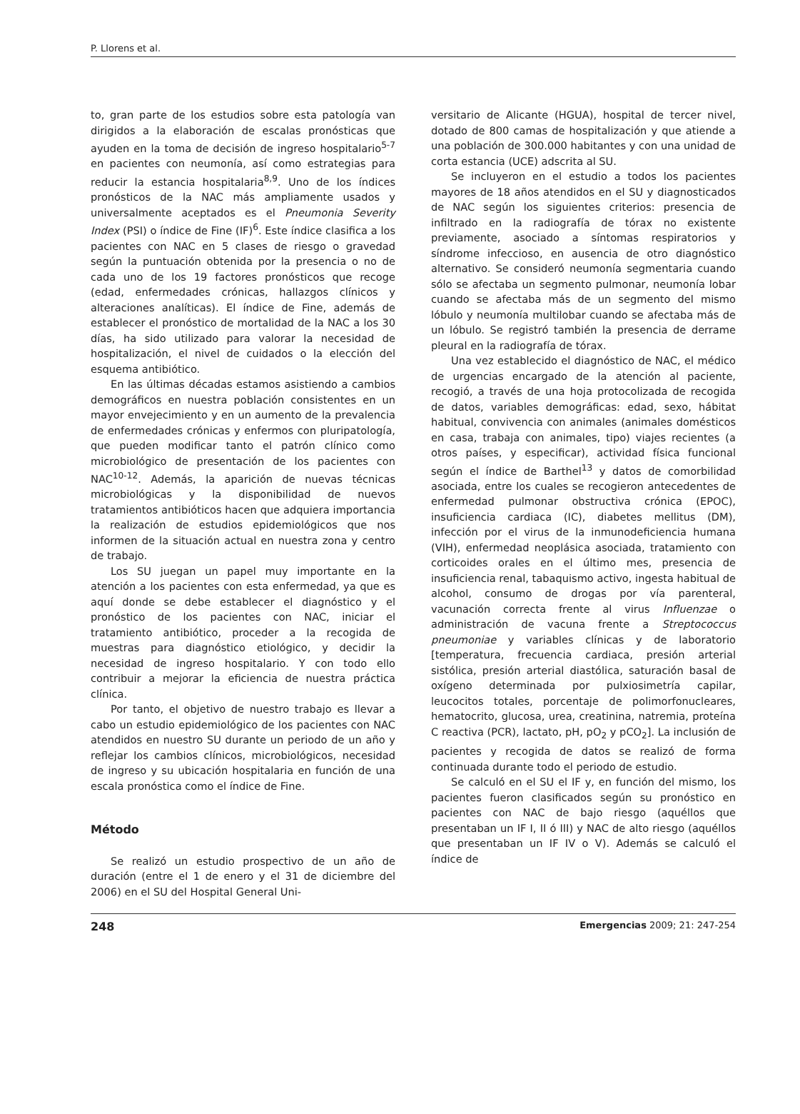P. Llorens et al.
to, gran parte de los estudios sobre esta patología van dirigidos a la elaboración de escalas pronósticas que ayuden en la toma de decisión de ingreso hospitalario<sup>5-7</sup> en pacientes con neumonía, así como estrategias para reducir la estancia hospitalaria<sup>8,9</sup>. Uno de los índices pronósticos de la NAC más ampliamente usados y universalmente aceptados es el Pneumonia Severity Index (PSI) o índice de Fine (IF)<sup>6</sup>. Este índice clasifica a los pacientes con NAC en 5 clases de riesgo o gravedad según la puntuación obtenida por la presencia o no de cada uno de los 19 factores pronósticos que recoge (edad, enfermedades crónicas, hallazgos clínicos y alteraciones analíticas). El índice de Fine, además de establecer el pronóstico de mortalidad de la NAC a los 30 días, ha sido utilizado para valorar la necesidad de hospitalización, el nivel de cuidados o la elección del esquema antibiótico.
En las últimas décadas estamos asistiendo a cambios demográficos en nuestra población consistentes en un mayor envejecimiento y en un aumento de la prevalencia de enfermedades crónicas y enfermos con pluripatología, que pueden modificar tanto el patrón clínico como microbiológico de presentación de los pacientes con NAC<sup>10-12</sup>. Además, la aparición de nuevas técnicas microbiológicas y la disponibilidad de nuevos tratamientos antibióticos hacen que adquiera importancia la realización de estudios epidemiológicos que nos informen de la situación actual en nuestra zona y centro de trabajo.
Los SU juegan un papel muy importante en la atención a los pacientes con esta enfermedad, ya que es aquí donde se debe establecer el diagnóstico y el pronóstico de los pacientes con NAC, iniciar el tratamiento antibiótico, proceder a la recogida de muestras para diagnóstico etiológico, y decidir la necesidad de ingreso hospitalario. Y con todo ello contribuir a mejorar la eficiencia de nuestra práctica clínica.
Por tanto, el objetivo de nuestro trabajo es llevar a cabo un estudio epidemiológico de los pacientes con NAC atendidos en nuestro SU durante un periodo de un año y reflejar los cambios clínicos, microbiológicos, necesidad de ingreso y su ubicación hospitalaria en función de una escala pronóstica como el índice de Fine.
Método
Se realizó un estudio prospectivo de un año de duración (entre el 1 de enero y el 31 de diciembre del 2006) en el SU del Hospital General Uni-
versitario de Alicante (HGUA), hospital de tercer nivel, dotado de 800 camas de hospitalización y que atiende a una población de 300.000 habitantes y con una unidad de corta estancia (UCE) adscrita al SU.
Se incluyeron en el estudio a todos los pacientes mayores de 18 años atendidos en el SU y diagnosticados de NAC según los siguientes criterios: presencia de infiltrado en la radiografía de tórax no existente previamente, asociado a síntomas respiratorios y síndrome infeccioso, en ausencia de otro diagnóstico alternativo. Se consideró neumonía segmentaria cuando sólo se afectaba un segmento pulmonar, neumonía lobar cuando se afectaba más de un segmento del mismo lóbulo y neumonía multilobar cuando se afectaba más de un lóbulo. Se registró también la presencia de derrame pleural en la radiografía de tórax.
Una vez establecido el diagnóstico de NAC, el médico de urgencias encargado de la atención al paciente, recogió, a través de una hoja protocolizada de recogida de datos, variables demográficas: edad, sexo, hábitat habitual, convivencia con animales (animales domésticos en casa, trabaja con animales, tipo) viajes recientes (a otros países, y especificar), actividad física funcional según el índice de Barthel<sup>13</sup> y datos de comorbilidad asociada, entre los cuales se recogieron antecedentes de enfermedad pulmonar obstructiva crónica (EPOC), insuficiencia cardiaca (IC), diabetes mellitus (DM), infección por el virus de la inmunodeficiencia humana (VIH), enfermedad neoplásica asociada, tratamiento con corticoides orales en el último mes, presencia de insuficiencia renal, tabaquismo activo, ingesta habitual de alcohol, consumo de drogas por vía parenteral, vacunación correcta frente al virus Influenzae o administración de vacuna frente a Streptococcus pneumoniae y variables clínicas y de laboratorio [temperatura, frecuencia cardiaca, presión arterial sistólica, presión arterial diastólica, saturación basal de oxígeno determinada por pulxiosimetría capilar, leucocitos totales, porcentaje de polimorfonucleares, hematocrito, glucosa, urea, creatinina, natremia, proteína C reactiva (PCR), lactato, pH, pO<sub>2</sub> y pCO<sub>2</sub>]. La inclusión de pacientes y recogida de datos se realizó de forma continuada durante todo el periodo de estudio.
Se calculó en el SU el IF y, en función del mismo, los pacientes fueron clasificados según su pronóstico en pacientes con NAC de bajo riesgo (aquéllos que presentaban un IF I, II ó III) y NAC de alto riesgo (aquéllos que presentaban un IF IV o V). Además se calculó el índice de
248 Emergencias 2009; 21: 247-254